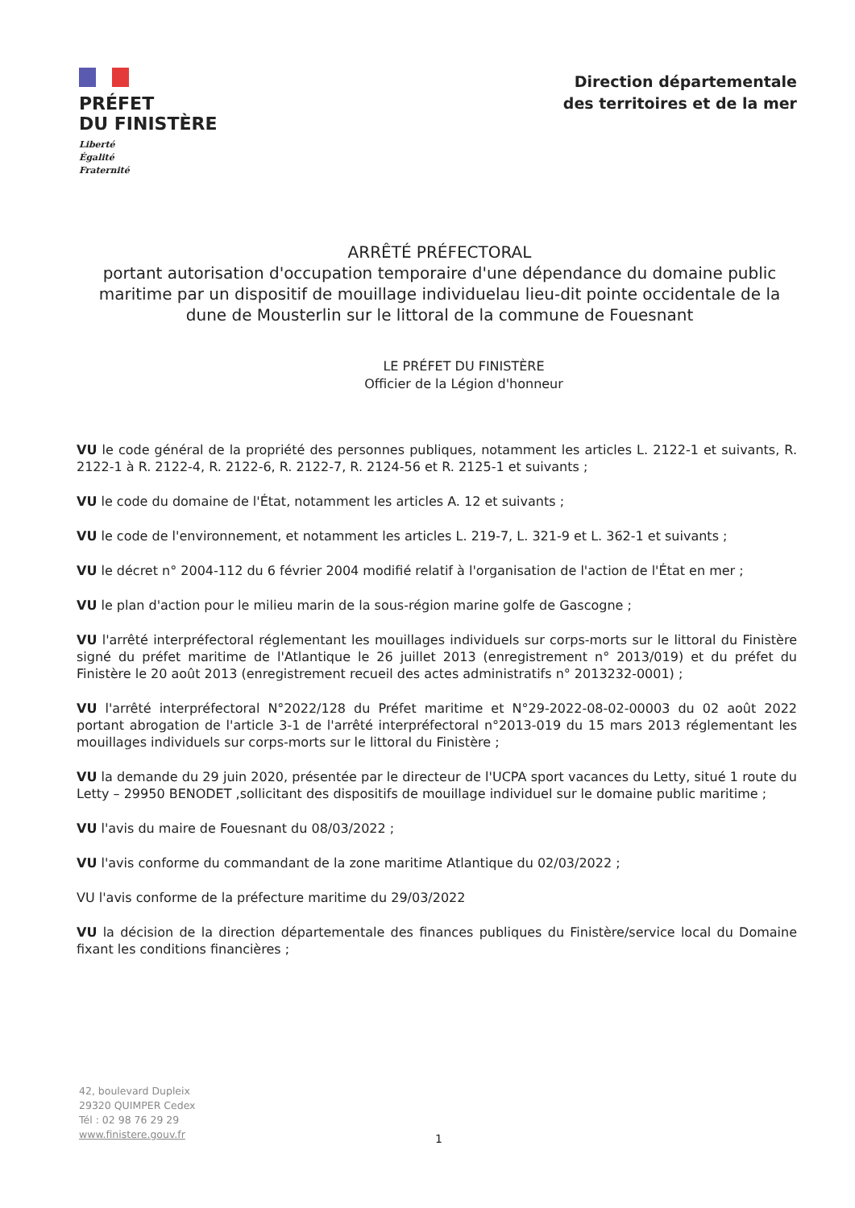PRÉFET
DU FINISTÈRE
Liberté
Égalité
Fraternité
Direction départementale
des territoires et de la mer
ARRÊTÉ PRÉFECTORAL
portant autorisation d'occupation temporaire d'une dépendance du domaine public maritime par un dispositif de mouillage individuelau lieu-dit pointe occidentale de la dune de Mousterlin sur le littoral de la commune de Fouesnant
LE PRÉFET DU FINISTÈRE
Officier de la Légion d'honneur
VU le code général de la propriété des personnes publiques, notamment les articles L. 2122-1 et suivants, R. 2122-1 à R. 2122-4, R. 2122-6, R. 2122-7, R. 2124-56 et R. 2125-1 et suivants ;
VU le code du domaine de l'État, notamment les articles A. 12 et suivants ;
VU le code de l'environnement, et notamment les articles L. 219-7, L. 321-9 et L. 362-1 et suivants ;
VU le décret n° 2004-112 du 6 février 2004 modifié relatif à l'organisation de l'action de l'État en mer ;
VU le plan d'action pour le milieu marin de la sous-région marine golfe de Gascogne ;
VU l'arrêté interpréfectoral réglementant les mouillages individuels sur corps-morts sur le littoral du Finistère signé du préfet maritime de l'Atlantique le 26 juillet 2013 (enregistrement n° 2013/019) et du préfet du Finistère le 20 août 2013 (enregistrement recueil des actes administratifs n° 2013232-0001) ;
VU l'arrêté interpréfectoral N°2022/128 du Préfet maritime et N°29-2022-08-02-00003 du 02 août 2022 portant abrogation de l'article 3-1 de l'arrêté interpréfectoral n°2013-019 du 15 mars 2013 réglementant les mouillages individuels sur corps-morts sur le littoral du Finistère ;
VU la demande du 29 juin 2020, présentée par le directeur de l'UCPA sport vacances du Letty, situé 1 route du Letty – 29950 BENODET ,sollicitant des dispositifs de mouillage individuel sur le domaine public maritime ;
VU l'avis du maire de Fouesnant du 08/03/2022 ;
VU l'avis conforme du commandant de la zone maritime Atlantique du 02/03/2022 ;
VU l'avis conforme de la préfecture maritime du 29/03/2022
VU la décision de la direction départementale des finances publiques du Finistère/service local du Domaine fixant les conditions financières ;
42, boulevard Dupleix
29320 QUIMPER Cedex
Tél : 02 98 76 29 29
www.finistere.gouv.fr
1